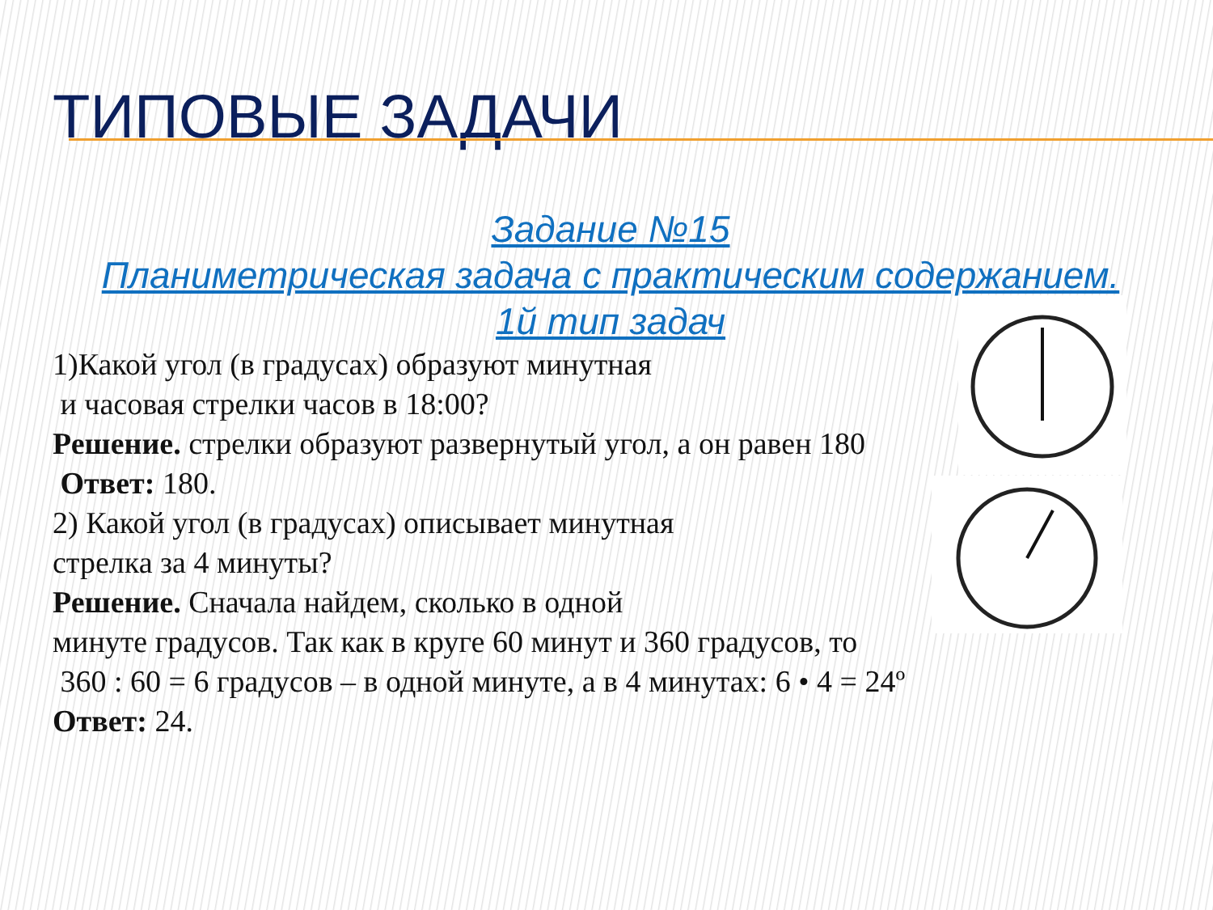ТИПОВЫЕ ЗАДАЧИ
Задание №15
Планиметрическая задача с практическим содержанием.
1й тип задач
1)Какой угол (в градусах) образуют минутная
и часовая стрелки часов в 18:00?
Решение. стрелки образуют развернутый угол, а он равен 180
Ответ: 180.
2) Какой угол (в градусах) описывает минутная
стрелка за 4 минуты?
Решение. Сначала найдем, сколько в одной
минуте градусов. Так как в круге 60 минут и 360 градусов, то
360 : 60 = 6 градусов – в одной минуте, а в 4 минутах: 6 • 4 = 24º
Ответ: 24.